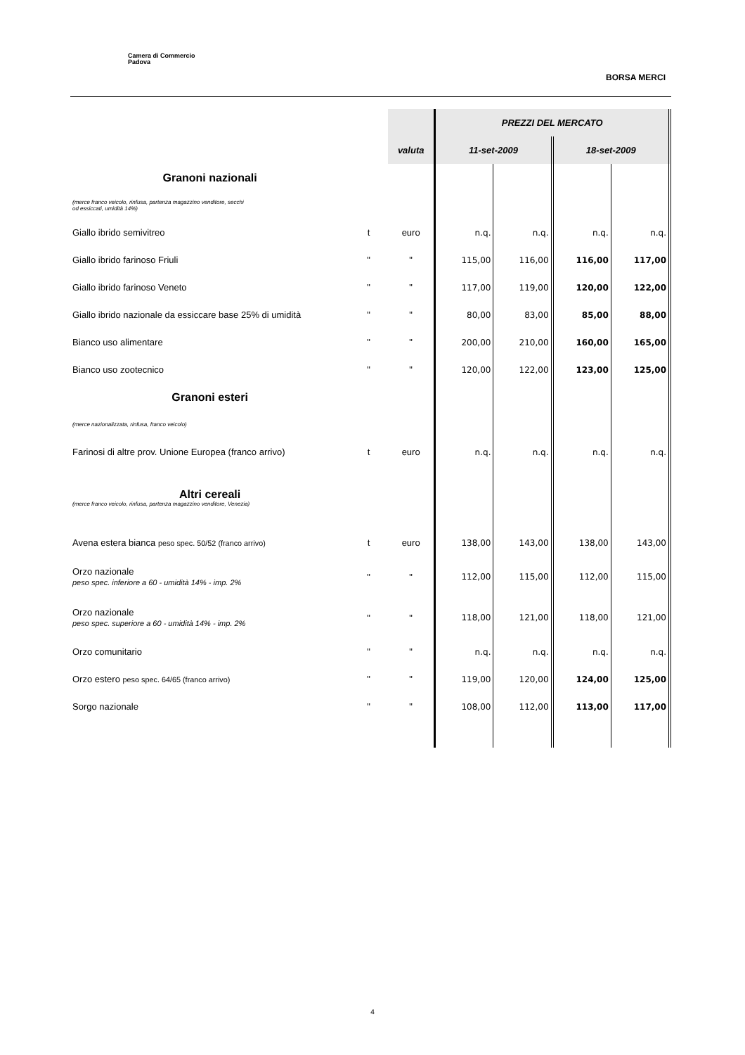Camera di Commercio
Padova
BORSA MERCI
| | | | PREZZI DEL MERCATO | | | |
| | | valuta | 11-set-2009 | | 18-set-2009 | |
| Granoni nazionali | | | | | | |
| (merce franco veicolo, rinfusa, partenza magazzino venditore, secchi od essiccati, umidità 14%) | | | | | | |
| Giallo ibrido semivitreo | t | euro | n.q. | n.q. | n.q. | n.q. |
| Giallo ibrido farinoso Friuli | " | " | 115,00 | 116,00 | 116,00 | 117,00 |
| Giallo ibrido farinoso Veneto | " | " | 117,00 | 119,00 | 120,00 | 122,00 |
| Giallo ibrido nazionale da essiccare base 25% di umidità | " | " | 80,00 | 83,00 | 85,00 | 88,00 |
| Bianco uso alimentare | " | " | 200,00 | 210,00 | 160,00 | 165,00 |
| Bianco uso zootecnico | " | " | 120,00 | 122,00 | 123,00 | 125,00 |
| Granoni esteri | | | | | | |
| (merce nazionalizzata, rinfusa, franco veicolo) | | | | | | |
| Farinosi di altre prov. Unione Europea (franco arrivo) | t | euro | n.q. | n.q. | n.q. | n.q. |
| Altri cereali | | | | | | |
| (merce franco veicolo, rinfusa, partenza magazzino venditore, Venezia) | | | | | | |
| Avena estera bianca peso spec. 50/52 (franco arrivo) | t | euro | 138,00 | 143,00 | 138,00 | 143,00 |
| Orzo nazionale peso spec. inferiore a 60 - umidità 14% - imp. 2% | " | " | 112,00 | 115,00 | 112,00 | 115,00 |
| Orzo nazionale peso spec. superiore a 60 - umidità 14% - imp. 2% | " | " | 118,00 | 121,00 | 118,00 | 121,00 |
| Orzo comunitario | " | " | n.q. | n.q. | n.q. | n.q. |
| Orzo estero peso spec. 64/65 (franco arrivo) | " | " | 119,00 | 120,00 | 124,00 | 125,00 |
| Sorgo nazionale | " | " | 108,00 | 112,00 | 113,00 | 117,00 |
4